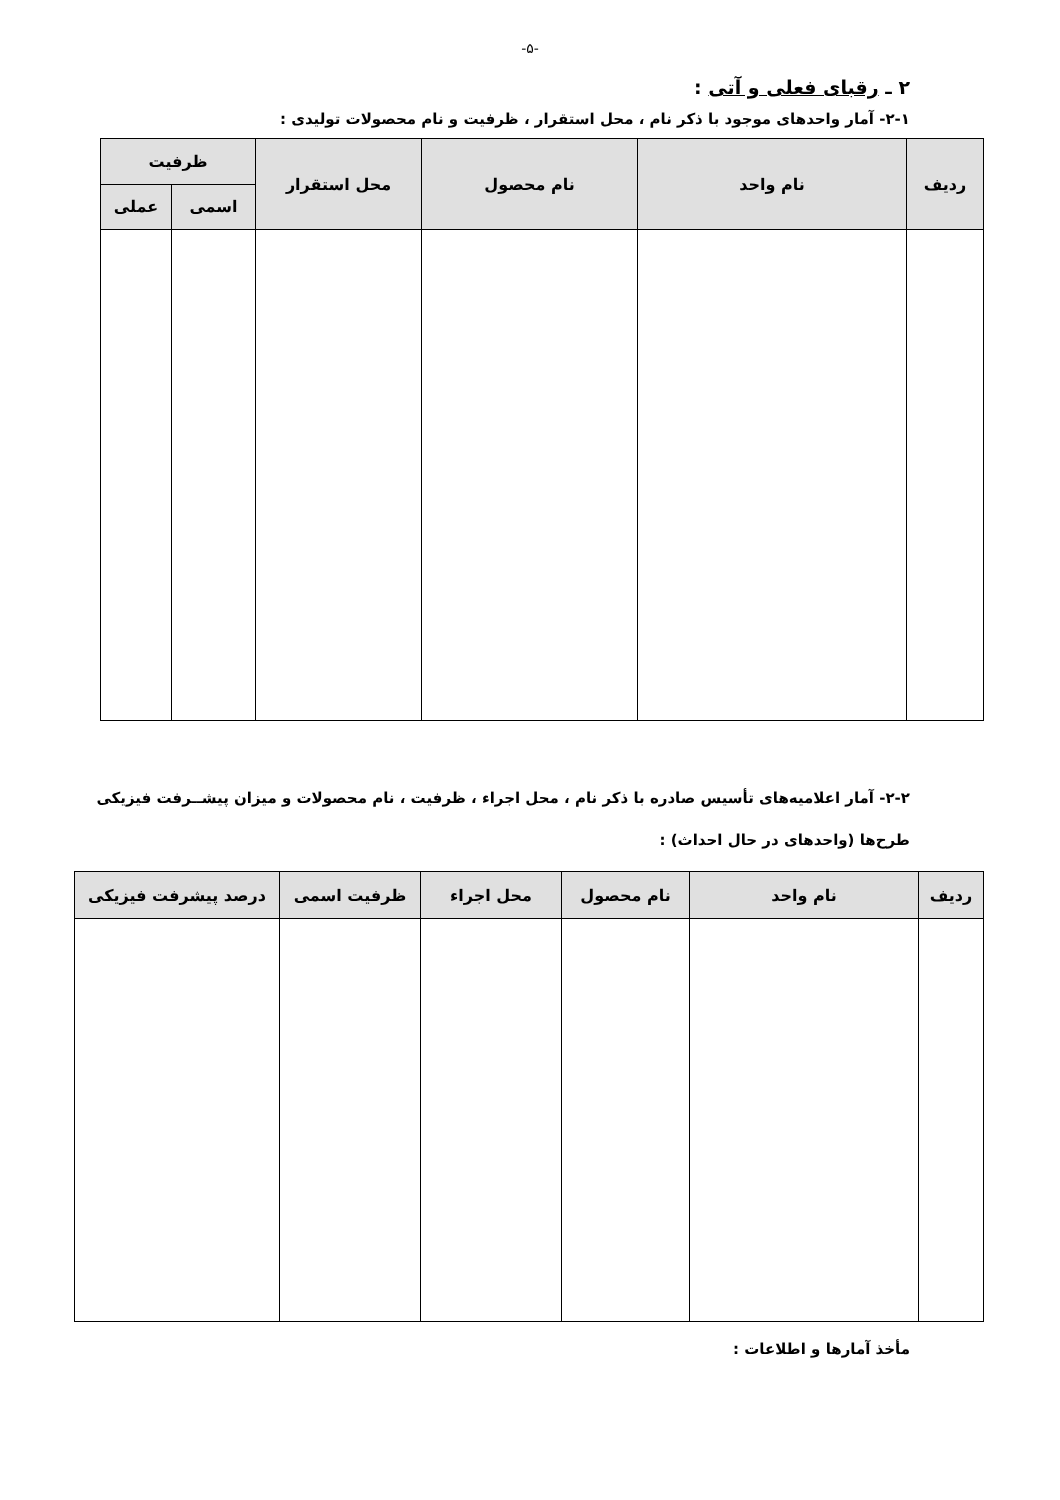-۵-
۲ ـ رقبای فعلی و آتی :
۲-۱- آمار واحدهای موجود با ذکر نام ، محل استقرار ، ظرفیت و نام محصولات تولیدی :
| ردیف | نام واحد | نام محصول | محل استقرار | ظرفیت | |
| --- | --- | --- | --- | --- | --- |
| | | | | اسمی | عملی |
۲-۲- آمار اعلامیه‌های تأسیس صادره با ذکر نام ، محل اجراء ، ظرفیت ، نام محصولات و میزان پیشــرفت فیزیکی طرح‌ها (واحدهای در حال احداث) :
| ردیف | نام واحد | نام محصول | محل اجراء | ظرفیت اسمی | درصد پیشرفت فیزیکی |
| --- | --- | --- | --- | --- | --- |
مأخذ آمارها و اطلاعات :